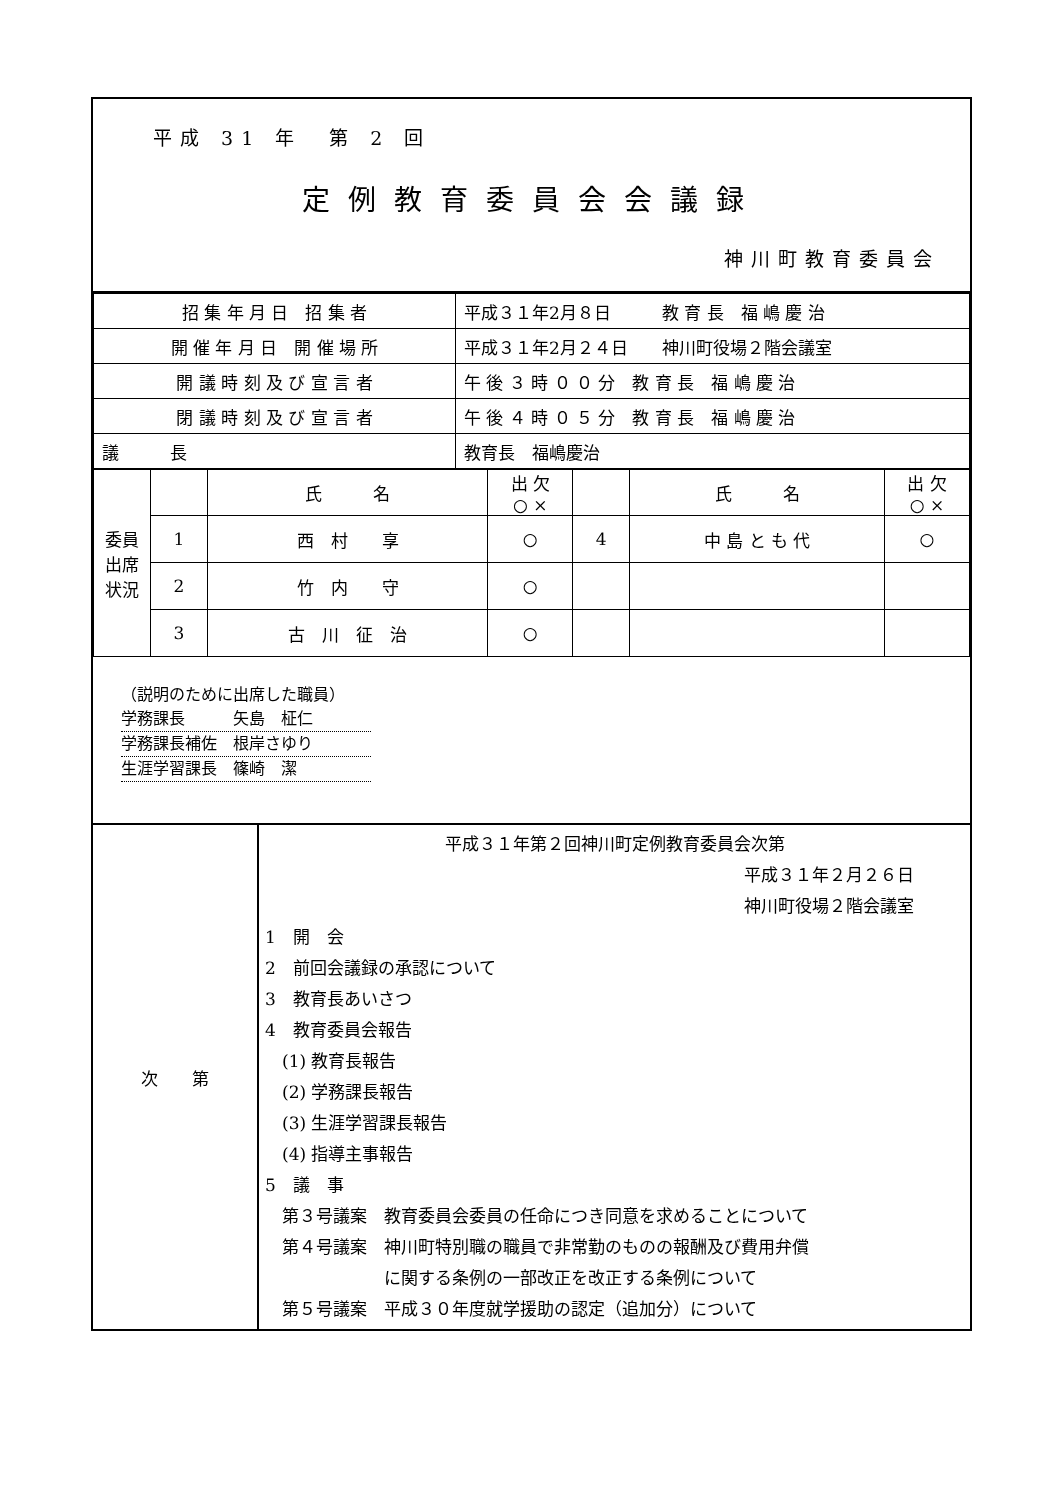平成 31 年　第 2 回
定例教育委員会会議録
神川町教育委員会
| 招 集 年 月 日 招 集 者 | 平成３１年2月８日 教 育 長 福 嶋 慶 治 |
| 開 催 年 月 日 開 催 場 所 | 平成３１年2月２４日 神川町役場２階会議室 |
| 開 議 時 刻 及 び 宣 言 者 | 午 後 ３ 時 ０ ０ 分 教 育 長 福 嶋 慶 治 |
| 閉 議 時 刻 及 び 宣 言 者 | 午 後 ４ 時 ０ ５ 分 教 育 長 福 嶋 慶 治 |
| 議 長 | 教育長 福嶋慶治 |
| 委員出席状況 | | 氏 名 | 出 欠 ○ × | | 氏 名 | 出 欠 ○ × |
| | 1 | 西 村 享 | ○ | 4 | 中 島 と も 代 | ○ |
| | 2 | 竹 内 守 | ○ | | | |
| | 3 | 古 川 征 治 | ○ | | | |
（説明のために出席した職員）
学務課長　　　矢島　柾仁
学務課長補佐　根岸さゆり
生涯学習課長　篠崎　潔
次　　第
平成３１年第２回神川町定例教育委員会次第
平成３１年２月２６日
神川町役場２階会議室
1　開　会
2　前回会議録の承認について
3　教育長あいさつ
4　教育委員会報告
　(1) 教育長報告
　(2) 学務課長報告
　(3) 生涯学習課長報告
　(4) 指導主事報告
5　議　事
　第３号議案　教育委員会委員の任命につき同意を求めることについて
　第４号議案　神川町特別職の職員で非常勤のものの報酬及び費用弁償
　　　　　　　に関する条例の一部改正を改正する条例について
　第５号議案　平成３０年度就学援助の認定（追加分）について